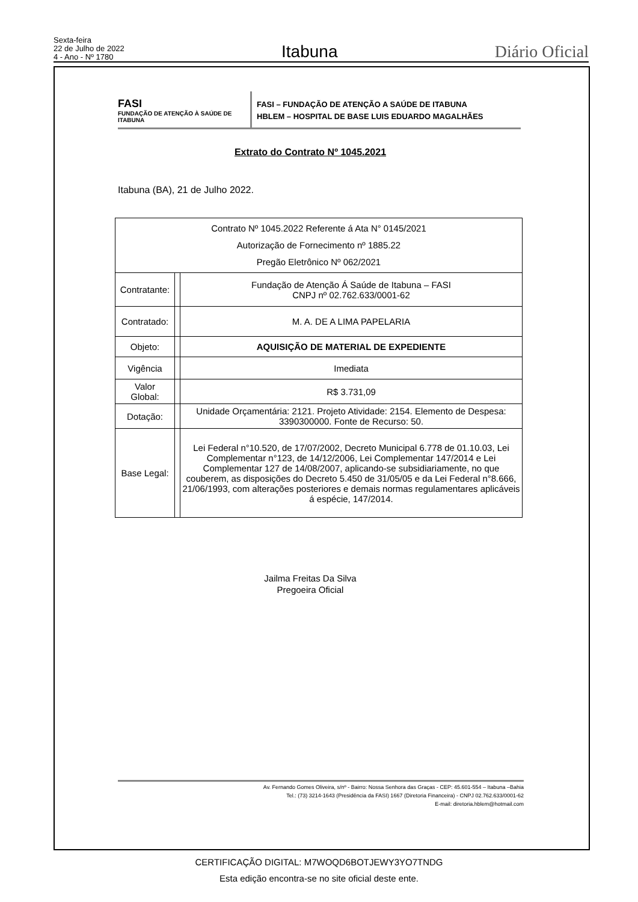Sexta-feira
22 de Julho de 2022
4 - Ano - Nº 1780
Itabuna
Diário Oficial
FASI
FUNDAÇÃO DE ATENÇÃO À SAÚDE DE ITABUNA
FASI – FUNDAÇÃO DE ATENÇÃO A SAÚDE DE ITABUNA
HBLEM – HOSPITAL DE BASE LUIS EDUARDO MAGALHÃES
Extrato do Contrato Nº 1045.2021
Itabuna (BA), 21 de Julho 2022.
| Contrato Nº 1045.2022 Referente á Ata N° 0145/2021 Autorização de Fornecimento nº 1885.22 Pregão Eletrônico Nº 062/2021 | | |
| Contratante: | | Fundação de Atenção Á Saúde de Itabuna – FASI CNPJ nº 02.762.633/0001-62 |
| Contratado: | | M. A. DE A LIMA PAPELARIA |
| Objeto: | | AQUISIÇÃO DE MATERIAL DE EXPEDIENTE |
| Vigência | | Imediata |
| Valor Global: | | R$ 3.731,09 |
| Dotação: | | Unidade Orçamentária: 2121. Projeto Atividade: 2154. Elemento de Despesa: 3390300000. Fonte de Recurso: 50. |
| Base Legal: | | Lei Federal n°10.520, de 17/07/2002, Decreto Municipal 6.778 de 01.10.03, Lei Complementar n°123, de 14/12/2006, Lei Complementar 147/2014 e Lei Complementar 127 de 14/08/2007, aplicando-se subsidiariamente, no que couberem, as disposições do Decreto 5.450 de 31/05/05 e da Lei Federal n°8.666, 21/06/1993, com alterações posteriores e demais normas regulamentares aplicáveis á espécie, 147/2014. |
Jailma Freitas Da Silva
Pregoeira Oficial
Av. Fernando Gomes Oliveira, s/nº - Bairro: Nossa Senhora das Graças - CEP: 45.601-554 – Itabuna –Bahia
Tel.: (73) 3214-1643 (Presidência da FASI) 1667 (Diretoria Financeira) - CNPJ 02.762.633/0001-62
E-mail: diretoria.hblem@hotmail.com
CERTIFICAÇÃO DIGITAL: M7WOQD6BOTJEWY3YO7TNDG
Esta edição encontra-se no site oficial deste ente.